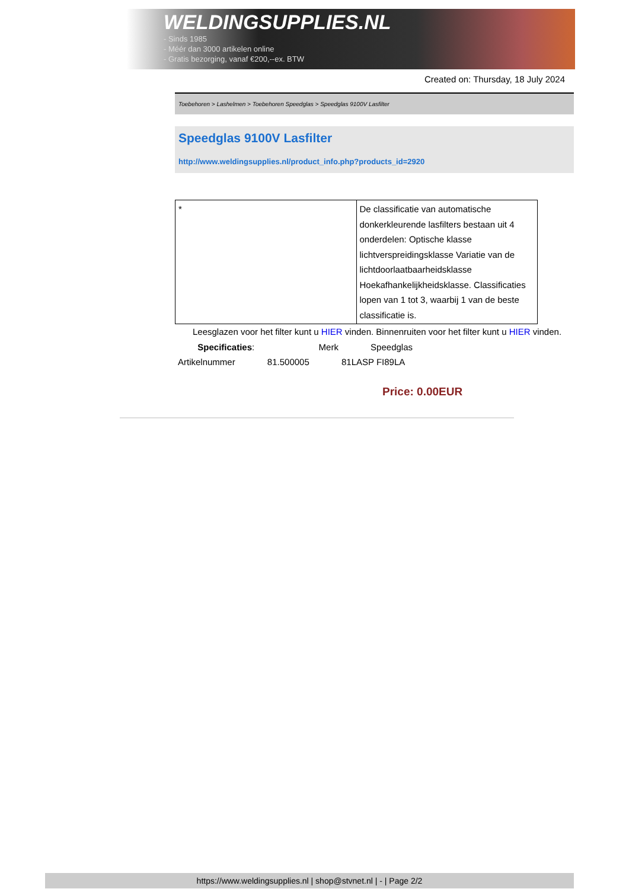WELDINGSUPPLIES.NL
- Sinds 1985
- Méér dan 3000 artikelen online
- Gratis bezorging, vanaf €200,--ex. BTW
Created on: Thursday, 18 July 2024
Toebehoren > Lashelmen > Toebehoren Speedglas > Speedglas 9100V Lasfilter
Speedglas 9100V Lasfilter
http://www.weldingsupplies.nl/product_info.php?products_id=2920
| * | De classificatie van automatische donkerkleurende lasfilters bestaan uit 4 onderdelen: Optische klasse lichtverspreidingsklasse Variatie van de lichtdoorlaatbaarheidsklasse Hoekafhankelijkheidsklasse. Classificaties lopen van 1 tot 3, waarbij 1 van de beste classificatie is. |
Leesglazen voor het filter kunt u HIER vinden. Binnenruiten voor het filter kunt u HIER vinden. Specificaties: Merk Speedglas
Artikelnummer 81.500005 81LASP FI89LA
Price: 0.00EUR
https://www.weldingsupplies.nl | shop@stvnet.nl | - | Page 2/2